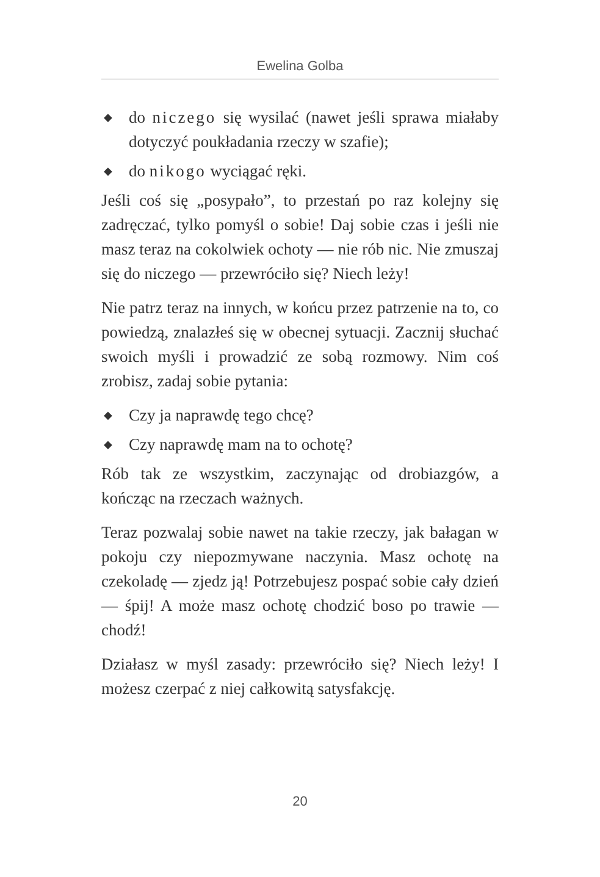Ewelina Golba
◆ do niczego się wysilać (nawet jeśli sprawa miałaby dotyczyć poukładania rzeczy w szafie);
◆ do nikogo wyciągać ręki.
Jeśli coś się „posypało”, to przestań po raz kolejny się zadręczać, tylko pomyśl o sobie! Daj sobie czas i jeśli nie masz teraz na cokolwiek ochoty — nie rób nic. Nie zmuszaj się do niczego — przewróciło się? Niech leży!
Nie patrz teraz na innych, w końcu przez patrzenie na to, co powiedzą, znalazłeś się w obecnej sytuacji. Zacznij słuchać swoich myśli i prowadzić ze sobą rozmowy. Nim coś zrobisz, zadaj sobie pytania:
◆ Czy ja naprawdę tego chcę?
◆ Czy naprawdę mam na to ochotę?
Rób tak ze wszystkim, zaczynając od drobiazgów, a kończąc na rzeczach ważnych.
Teraz pozwalaj sobie nawet na takie rzeczy, jak bałagan w pokoju czy niepozmywane naczynia. Masz ochotę na czekoladę — zjedz ją! Potrzebujesz pospać sobie cały dzień — śpij! A może masz ochotę chodzić boso po trawie — chodź!
Działasz w myśl zasady: przewróciło się? Niech leży! I możesz czerpać z niej całkowitą satysfakcję.
20